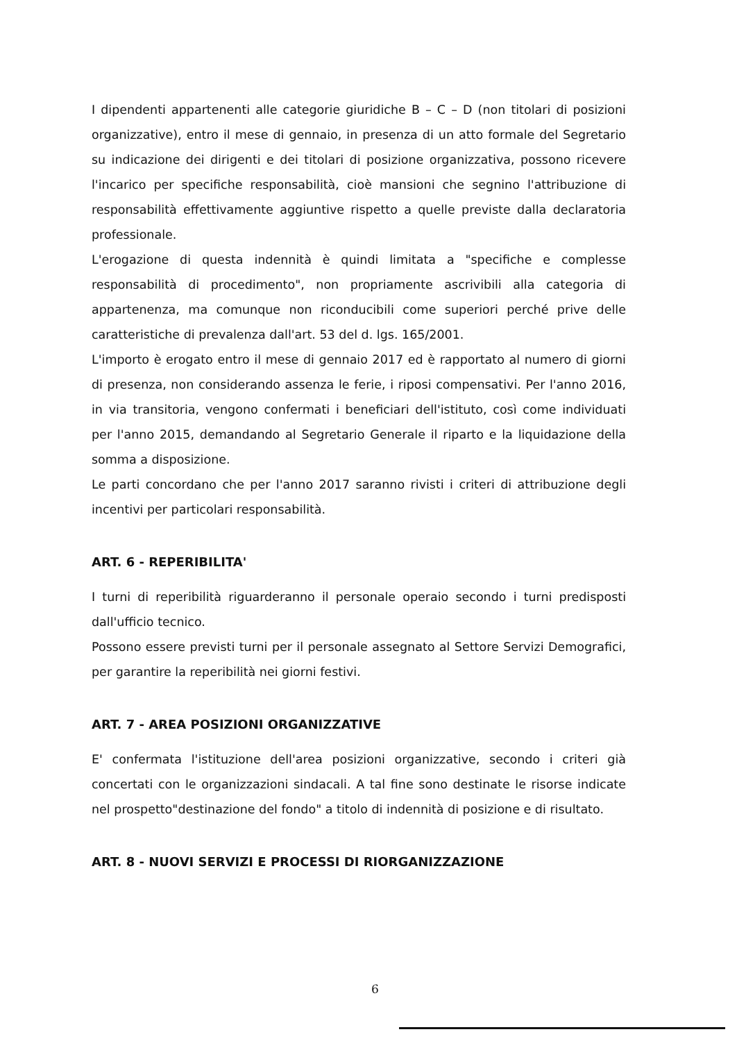I dipendenti appartenenti alle categorie giuridiche B – C – D (non titolari di posizioni organizzative), entro il mese di gennaio, in presenza di un atto formale del Segretario su indicazione dei dirigenti e dei titolari di posizione organizzativa, possono ricevere l'incarico per specifiche responsabilità, cioè mansioni che segnino l'attribuzione di responsabilità effettivamente aggiuntive rispetto a quelle previste dalla declaratoria professionale.
L'erogazione di questa indennità è quindi limitata a "specifiche e complesse responsabilità di procedimento", non propriamente ascrivibili alla categoria di appartenenza, ma comunque non riconducibili come superiori perché prive delle caratteristiche di prevalenza dall'art. 53 del d. lgs. 165/2001.
L'importo è erogato entro il mese di gennaio 2017 ed è rapportato al numero di giorni di presenza, non considerando assenza le ferie, i riposi compensativi. Per l'anno 2016, in via transitoria, vengono confermati i beneficiari dell'istituto, così come individuati per l'anno 2015, demandando al Segretario Generale il riparto e la liquidazione della somma a disposizione.
Le parti concordano che per l'anno 2017 saranno rivisti i criteri di attribuzione degli incentivi per particolari responsabilità.
ART. 6 - REPERIBILITA'
I turni di reperibilità riguarderanno il personale operaio secondo i turni predisposti dall'ufficio tecnico.
Possono essere previsti turni per il personale assegnato al Settore Servizi Demografici, per garantire la reperibilità nei giorni festivi.
ART. 7 - AREA POSIZIONI ORGANIZZATIVE
E' confermata l'istituzione dell'area posizioni organizzative, secondo i criteri già concertati con le organizzazioni sindacali. A tal fine sono destinate le risorse indicate nel prospetto"destinazione del fondo" a titolo di indennità di posizione e di risultato.
ART. 8 - NUOVI SERVIZI E PROCESSI DI RIORGANIZZAZIONE
6